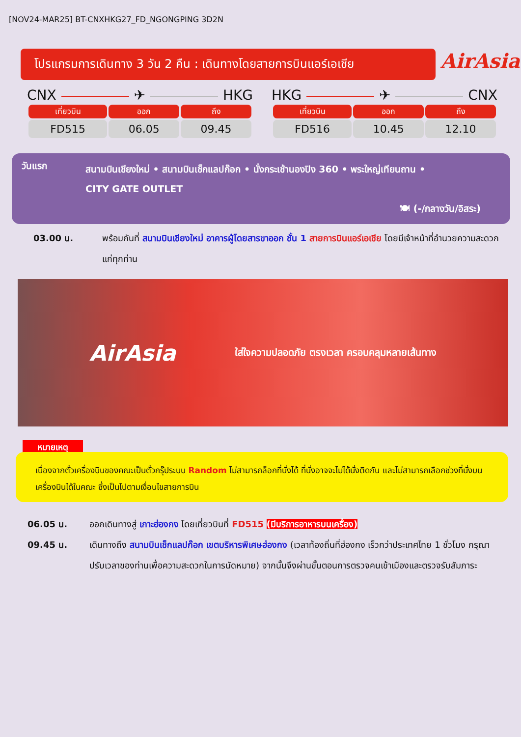[NOV24-MAR25] BT-CNXHKG27_FD_NGONGPING 3D2N
โปรแกรมการเดินทาง 3 วัน 2 คืน : เดินทางโดยสายการบินแอร์เอเชีย
AirAsia
CNX ✈ HKG
| เที่ยวบิน | ออก | ถึง |
| --- | --- | --- |
| FD515 | 06.05 | 09.45 |
HKG ✈ CNX
| เที่ยวบิน | ออก | ถึง |
| --- | --- | --- |
| FD516 | 10.45 | 12.10 |
วันแรก
สนามบินเชียงใหม่ • สนามบินเช็กแลปก๊อก • นั่งกระเช้านองปิง 360 • พระใหญ่เทียนถาน •
CITY GATE OUTLET
🍽 (-/กลางวัน/อิสระ)
03.00 น. พร้อมกันที่ สนามบินเชียงใหม่ อาคารผู้โดยสารขาออก ชั้น 1 สายการบินแอร์เอเชีย โดยมีเจ้าหน้าที่อำนวยความสะดวกแก่ทุกท่าน
AirAsia ใส่ใจความปลอดภัย ตรงเวลา ครอบคลุมหลายเส้นทาง
หมายเหตุ
เนื่องจากตั๋วเครื่องบินของคณะเป็นตั๋วกรุ๊ประบบ Random ไม่สามารถล็อกที่นั่งได้ ที่นั่งอาจจะไม่ได้นั่งติดกัน และไม่สามารถเลือกช่วงที่นั่งบนเครื่องบินได้ในคณะ ซึ่งเป็นไปตามเงื่อนไขสายการบิน
06.05 น. ออกเดินทางสู่ เกาะฮ่องกง โดยเที่ยวบินที่ FD515 (มีบริการอาหารบนเครื่อง)
09.45 น. เดินทางถึง สนามบินเช็กแลปก๊อก เขตบริหารพิเศษฮ่องกง (เวลาท้องถิ่นที่ฮ่องกง เร็วกว่าประเทศไทย 1 ชั่วโมง กรุณาปรับเวลาของท่านเพื่อความสะดวกในการนัดหมาย) จากนั้นจึงผ่านขั้นตอนการตรวจคนเข้าเมืองและตรวจรับสัมภาระ